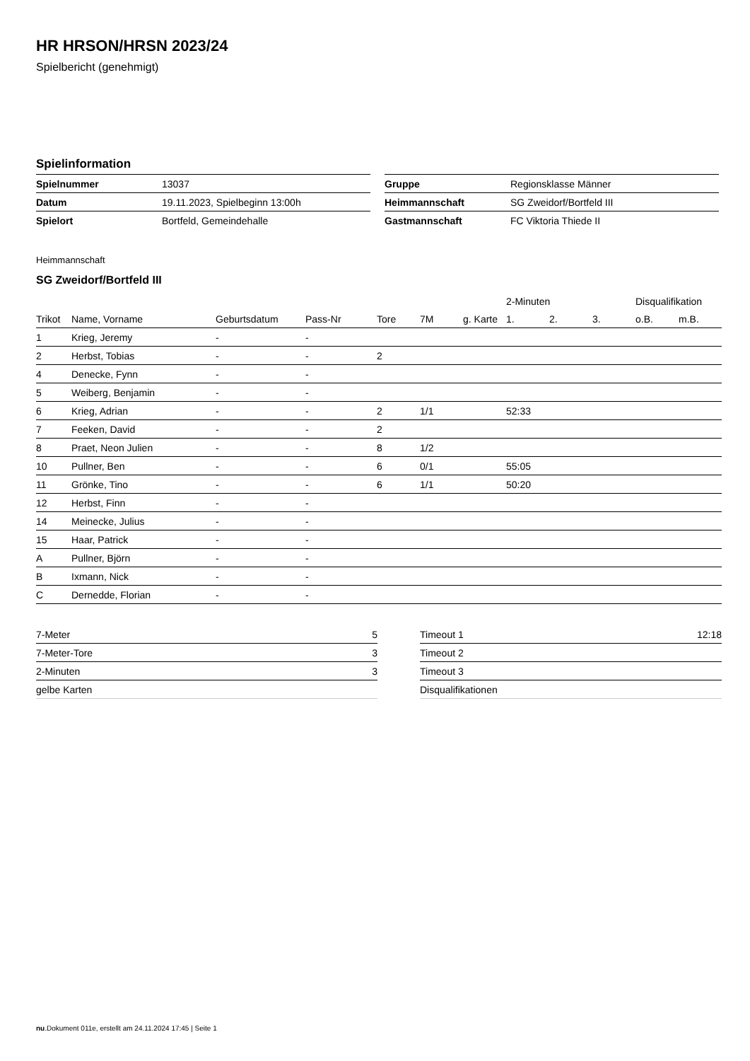HR HRSON/HRSN 2023/24
Spielbericht (genehmigt)
Spielinformation
| Spielnummer | 13037 |
| Datum | 19.11.2023, Spielbeginn 13:00h |
| Spielort | Bortfeld, Gemeindehalle |
| Gruppe | Regionsklasse Männer |
| Heimmannschaft | SG Zweidorf/Bortfeld III |
| Gastmannschaft | FC Viktoria Thiede II |
Heimmannschaft
SG Zweidorf/Bortfeld III
| | | | | | | | | 2-Minuten | | | Disqualifikation | |
| --- | --- | --- | --- | --- | --- | --- | --- | --- | --- | --- | --- | --- |
| Trikot | Name, Vorname | Geburtsdatum | Pass-Nr | Tore | 7M | g. Karte | | 1. | 2. | 3. | o.B. | m.B. |
| 1 | Krieg, Jeremy | - | - | | | | | | | | | |
| 2 | Herbst, Tobias | - | - | 2 | | | | | | | | |
| 4 | Denecke, Fynn | - | - | | | | | | | | | |
| 5 | Weiberg, Benjamin | - | - | | | | | | | | | |
| 6 | Krieg, Adrian | - | - | 2 | 1/1 | | | 52:33 | | | | |
| 7 | Feeken, David | - | - | 2 | | | | | | | | |
| 8 | Praet, Neon Julien | - | - | 8 | 1/2 | | | | | | | |
| 10 | Pullner, Ben | - | - | 6 | 0/1 | | | 55:05 | | | | |
| 11 | Grönke, Tino | - | - | 6 | 1/1 | | | 50:20 | | | | |
| 12 | Herbst, Finn | - | - | | | | | | | | | |
| 14 | Meinecke, Julius | - | - | | | | | | | | | |
| 15 | Haar, Patrick | - | - | | | | | | | | | |
| A | Pullner, Björn | - | - | | | | | | | | | |
| B | Ixmann, Nick | - | - | | | | | | | | | |
| C | Dernedde, Florian | - | - | | | | | | | | | |
| 7-Meter | 5 |
| 7-Meter-Tore | 3 |
| 2-Minuten | 3 |
| gelbe Karten | |
| Timeout 1 | 12:18 |
| Timeout 2 | |
| Timeout 3 | |
| Disqualifikationen | |
nu.Dokument 011e, erstellt am 24.11.2024 17:45 | Seite 1